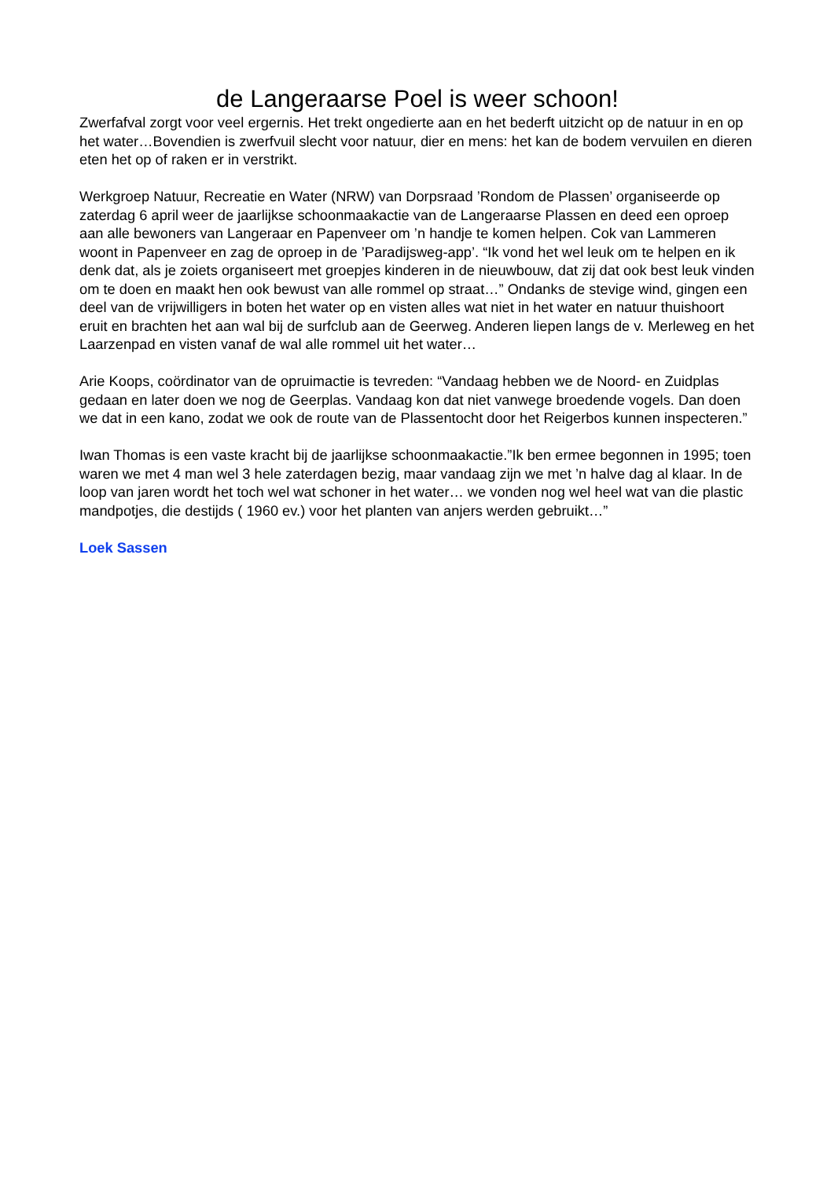de Langeraarse Poel is weer schoon!
Zwerfafval zorgt voor veel ergernis. Het trekt ongedierte aan en het bederft uitzicht op de natuur in en op het water…Bovendien is zwerfvuil slecht voor natuur, dier en mens: het kan de bodem vervuilen en dieren eten het op of raken er in verstrikt.
Werkgroep Natuur, Recreatie en Water (NRW) van Dorpsraad ’Rondom de Plassen’ organiseerde op zaterdag 6 april weer de jaarlijkse schoonmaakactie van de Langeraarse Plassen en deed een oproep aan alle bewoners van Langeraar en Papenveer om ’n handje te komen helpen. Cok van Lammeren woont in Papenveer en zag de oproep in de ’Paradijsweg-app’. “Ik vond het wel leuk om te helpen en ik denk dat, als je zoiets organiseert met groepjes kinderen in de nieuwbouw, dat zij dat ook best leuk vinden om te doen en maakt hen ook bewust van alle rommel op straat…” Ondanks de stevige wind, gingen een deel van de vrijwilligers in boten het water op en visten alles wat niet in het water en natuur thuishoort eruit en brachten het aan wal bij de surfclub aan de Geerweg. Anderen liepen langs de v. Merleweg en het Laarzenpad en visten vanaf de wal alle rommel uit het water…
Arie Koops, coördinator van de opruimactie is tevreden: “Vandaag hebben we de Noord- en Zuidplas gedaan en later doen we nog de Geerplas. Vandaag kon dat niet vanwege broedende vogels. Dan doen we dat in een kano, zodat we ook de route van de Plassentocht door het Reigerbos kunnen inspecteren.”
Iwan Thomas is een vaste kracht bij de jaarlijkse schoonmaakactie.”Ik ben ermee begonnen in 1995; toen waren we met 4 man wel 3 hele zaterdagen bezig, maar vandaag zijn we met ’n halve dag al klaar. In de loop van jaren wordt het toch wel wat schoner in het water… we vonden nog wel heel wat van die plastic mandpotjes, die destijds ( 1960 ev.) voor het planten van anjers werden gebruikt…”
Loek Sassen